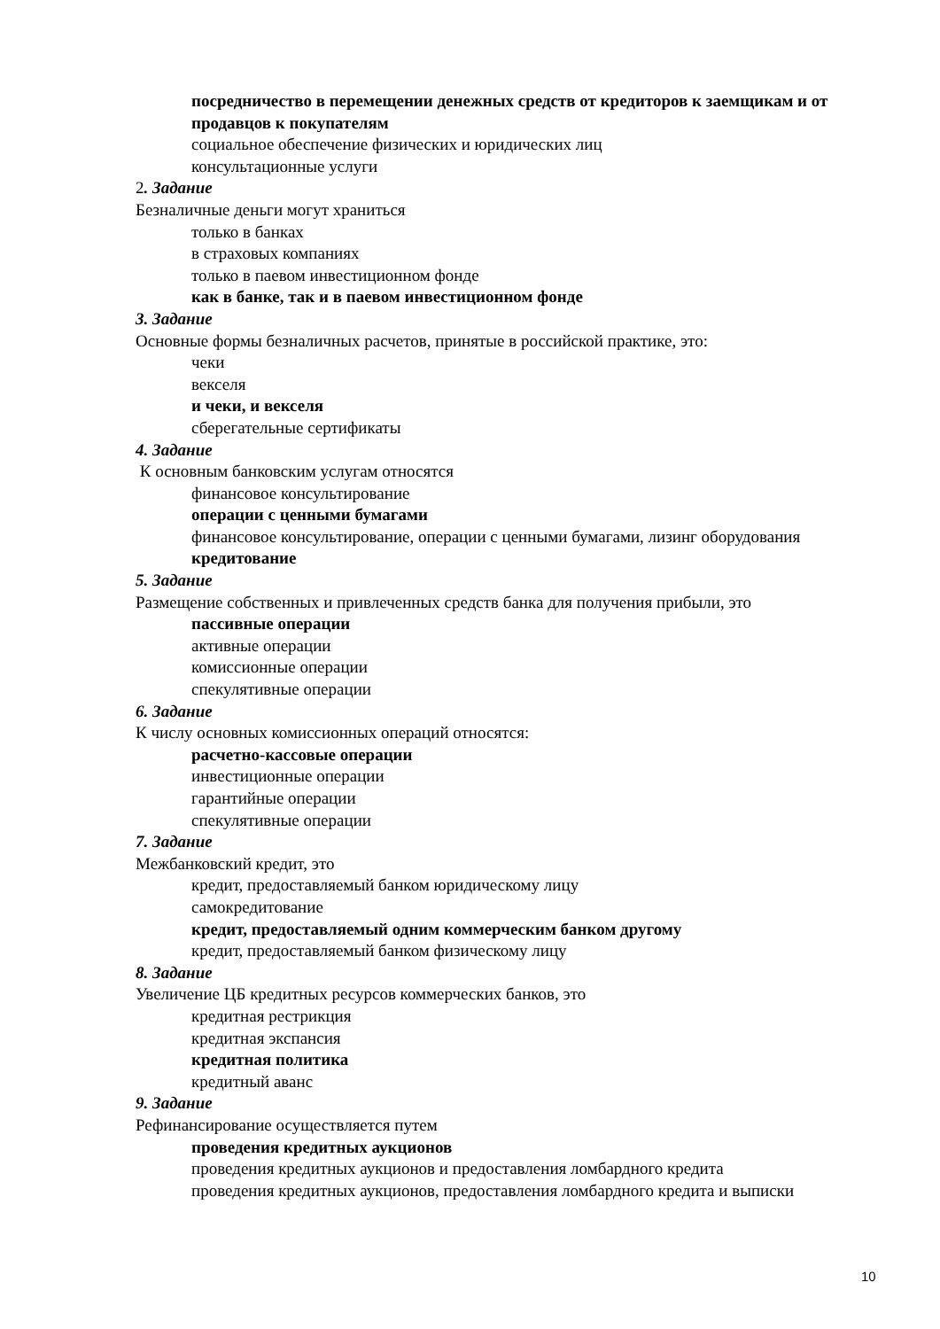посредничество в перемещении денежных средств от кредиторов к заемщикам и от продавцов к покупателям
социальное обеспечение физических и юридических лиц
консультационные услуги
2. Задание
Безналичные деньги могут храниться
только в банках
в страховых компаниях
только в паевом инвестиционном фонде
как в банке, так и в паевом инвестиционном фонде
3. Задание
Основные формы безналичных расчетов, принятые в российской практике, это:
чеки
векселя
и чеки, и векселя
сберегательные сертификаты
4. Задание
К основным банковским услугам относятся
финансовое консультирование
операции с ценными бумагами
финансовое консультирование, операции с ценными бумагами, лизинг оборудования
кредитование
5. Задание
Размещение собственных и привлеченных средств банка для получения прибыли, это
пассивные операции
активные операции
комиссионные операции
спекулятивные операции
6. Задание
К числу основных комиссионных операций относятся:
расчетно-кассовые операции
инвестиционные операции
гарантийные операции
спекулятивные операции
7. Задание
Межбанковский кредит, это
кредит, предоставляемый банком юридическому лицу
самокредитование
кредит, предоставляемый одним коммерческим банком другому
кредит, предоставляемый банком физическому лицу
8. Задание
Увеличение ЦБ кредитных ресурсов коммерческих банков, это
кредитная рестрикция
кредитная экспансия
кредитная политика
кредитный аванс
9. Задание
Рефинансирование осуществляется путем
проведения кредитных аукционов
проведения кредитных аукционов и предоставления ломбардного кредита
проведения кредитных аукционов, предоставления ломбардного кредита и выписки
10